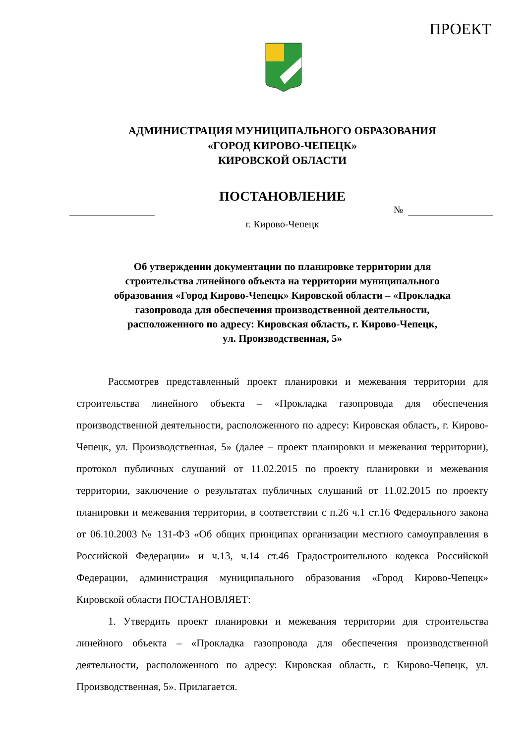ПРОЕКТ
АДМИНИСТРАЦИЯ МУНИЦИПАЛЬНОГО ОБРАЗОВАНИЯ
«ГОРОД КИРОВО-ЧЕПЕЦК»
КИРОВСКОЙ ОБЛАСТИ
ПОСТАНОВЛЕНИЕ
№
г. Кирово-Чепецк
Об утверждении документации по планировке территории для
строительства линейного объекта на территории муниципального
образования «Город Кирово-Чепецк» Кировской области – «Прокладка
газопровода для обеспечения производственной деятельности,
расположенного по адресу: Кировская область, г. Кирово-Чепецк,
ул. Производственная, 5»
Рассмотрев представленный проект планировки и межевания территории для строительства линейного объекта – «Прокладка газопровода для обеспечения производственной деятельности, расположенного по адресу: Кировская область, г. Кирово-Чепецк, ул. Производственная, 5» (далее – проект планировки и межевания территории), протокол публичных слушаний от 11.02.2015 по проекту планировки и межевания территории, заключение о результатах публичных слушаний от 11.02.2015 по проекту планировки и межевания территории, в соответствии с п.26 ч.1 ст.16 Федерального закона от 06.10.2003 № 131-ФЗ «Об общих принципах организации местного самоуправления в Российской Федерации» и ч.13, ч.14 ст.46 Градостроительного кодекса Российской Федерации, администрация муниципального образования «Город Кирово-Чепецк» Кировской области ПОСТАНОВЛЯЕТ:
1. Утвердить проект планировки и межевания территории для строительства линейного объекта – «Прокладка газопровода для обеспечения производственной деятельности, расположенного по адресу: Кировская область, г. Кирово-Чепецк, ул. Производственная, 5». Прилагается.